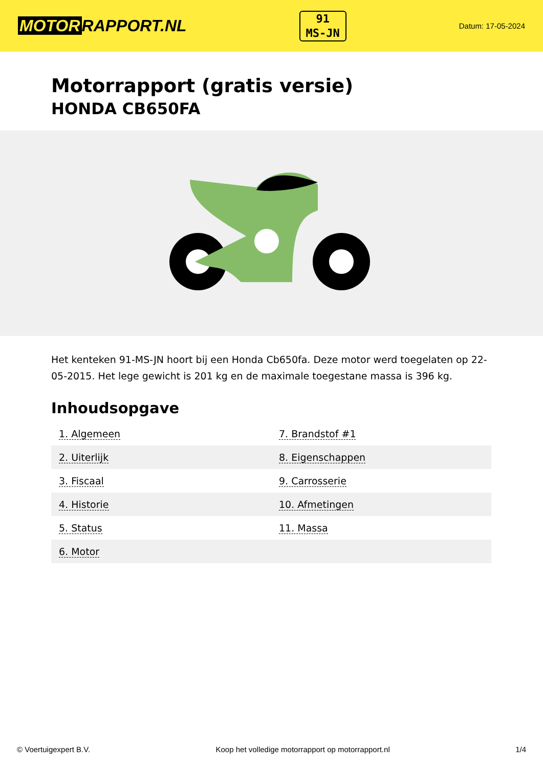MOTOR RAPPORT.NL
91
MS-JN
Datum: 17-05-2024
Motorrapport (gratis versie)
HONDA CB650FA
Het kenteken 91-MS-JN hoort bij een Honda Cb650fa. Deze motor werd toegelaten op 22-05-2015. Het lege gewicht is 201 kg en de maximale toegestane massa is 396 kg.
Inhoudsopgave
| 1. Algemeen | 7. Brandstof #1 |
| 2. Uiterlijk | 8. Eigenschappen |
| 3. Fiscaal | 9. Carrosserie |
| 4. Historie | 10. Afmetingen |
| 5. Status | 11. Massa |
| 6. Motor | |
© Voertuigexpert B.V. Koop het volledige motorrapport op motorrapport.nl 1/4